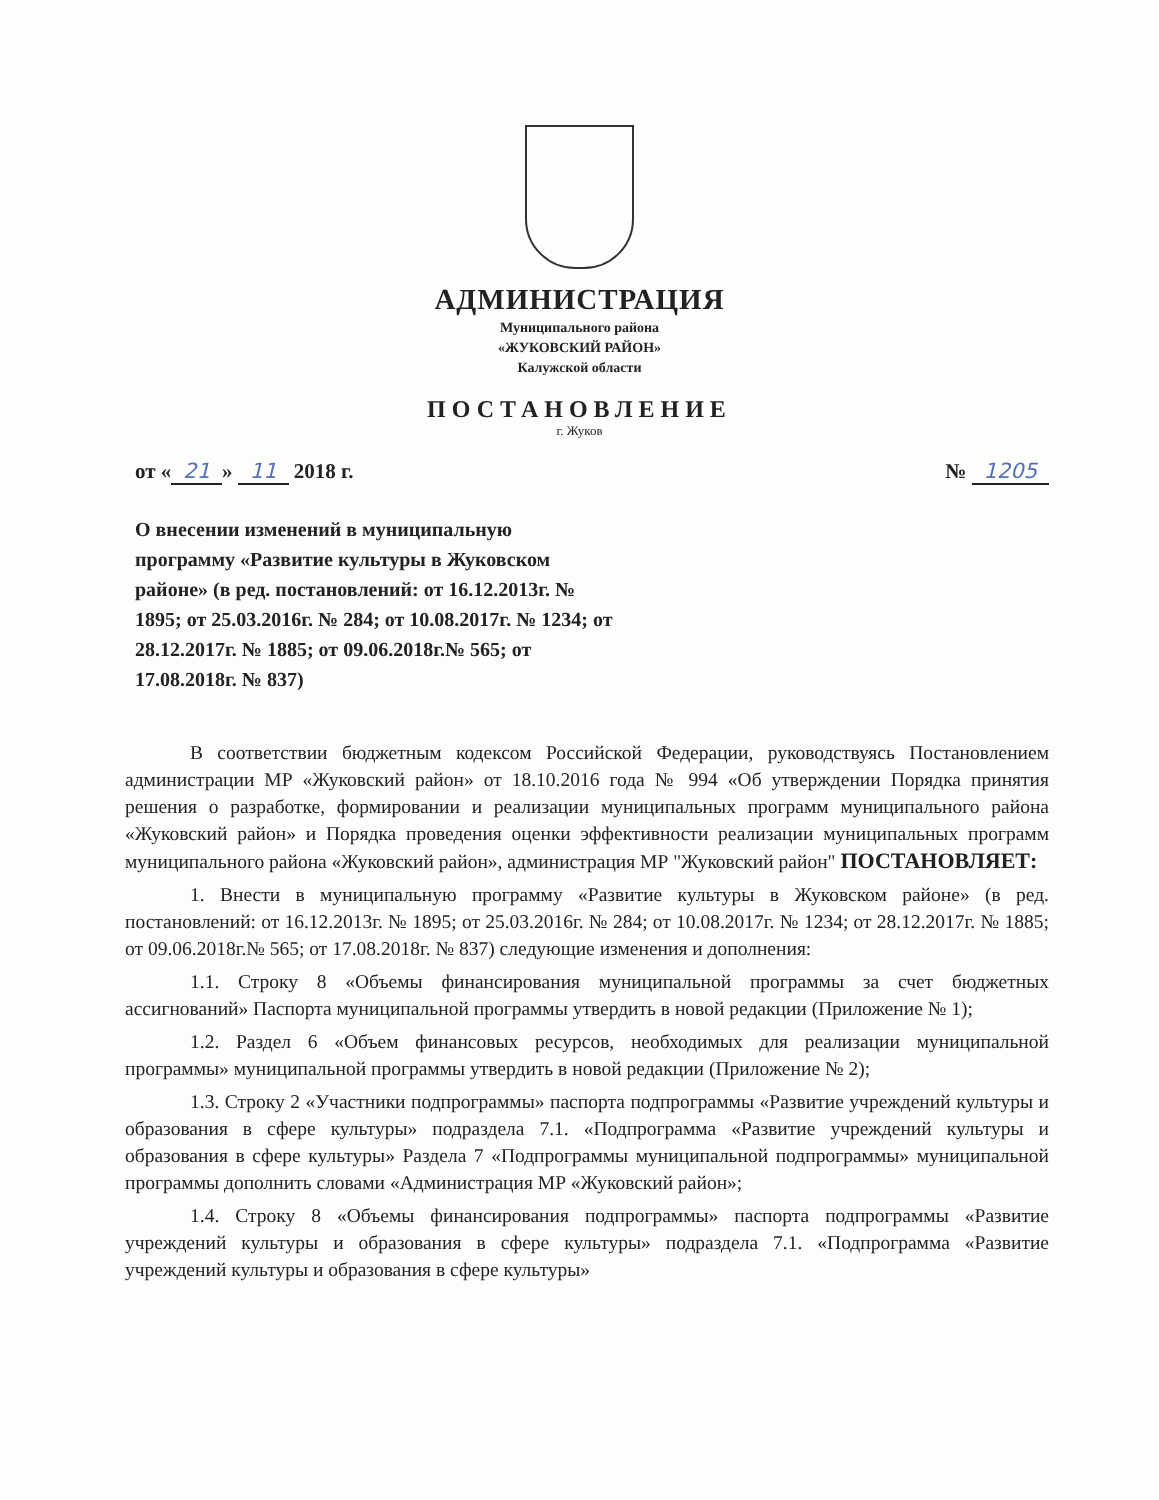АДМИНИСТРАЦИЯ
Муниципального района
«ЖУКОВСКИЙ РАЙОН»
Калужской области
ПОСТАНОВЛЕНИЕ
г. Жуков
от « 21 » 11 2018 г. № 1205
О внесении изменений в муниципальную программу «Развитие культуры в Жуковском районе» (в ред. постановлений: от 16.12.2013г. № 1895; от 25.03.2016г. № 284; от 10.08.2017г. № 1234; от 28.12.2017г. № 1885; от 09.06.2018г.№ 565; от 17.08.2018г. № 837)
В соответствии бюджетным кодексом Российской Федерации, руководствуясь Постановлением администрации МР «Жуковский район» от 18.10.2016 года № 994 «Об утверждении Порядка принятия решения о разработке, формировании и реализации муниципальных программ муниципального района «Жуковский район» и Порядка проведения оценки эффективности реализации муниципальных программ муниципального района «Жуковский район», администрация МР "Жуковский район" ПОСТАНОВЛЯЕТ:
1. Внести в муниципальную программу «Развитие культуры в Жуковском районе» (в ред. постановлений: от 16.12.2013г. № 1895; от 25.03.2016г. № 284; от 10.08.2017г. № 1234; от 28.12.2017г. № 1885; от 09.06.2018г.№ 565; от 17.08.2018г. № 837) следующие изменения и дополнения:
1.1. Строку 8 «Объемы финансирования муниципальной программы за счет бюджетных ассигнований» Паспорта муниципальной программы утвердить в новой редакции (Приложение № 1);
1.2. Раздел 6 «Объем финансовых ресурсов, необходимых для реализации муниципальной программы» муниципальной программы утвердить в новой редакции (Приложение № 2);
1.3. Строку 2 «Участники подпрограммы» паспорта подпрограммы «Развитие учреждений культуры и образования в сфере культуры» подраздела 7.1. «Подпрограмма «Развитие учреждений культуры и образования в сфере культуры» Раздела 7 «Подпрограммы муниципальной подпрограммы» муниципальной программы дополнить словами «Администрация МР «Жуковский район»;
1.4. Строку 8 «Объемы финансирования подпрограммы» паспорта подпрограммы «Развитие учреждений культуры и образования в сфере культуры» подраздела 7.1. «Подпрограмма «Развитие учреждений культуры и образования в сфере культуры»